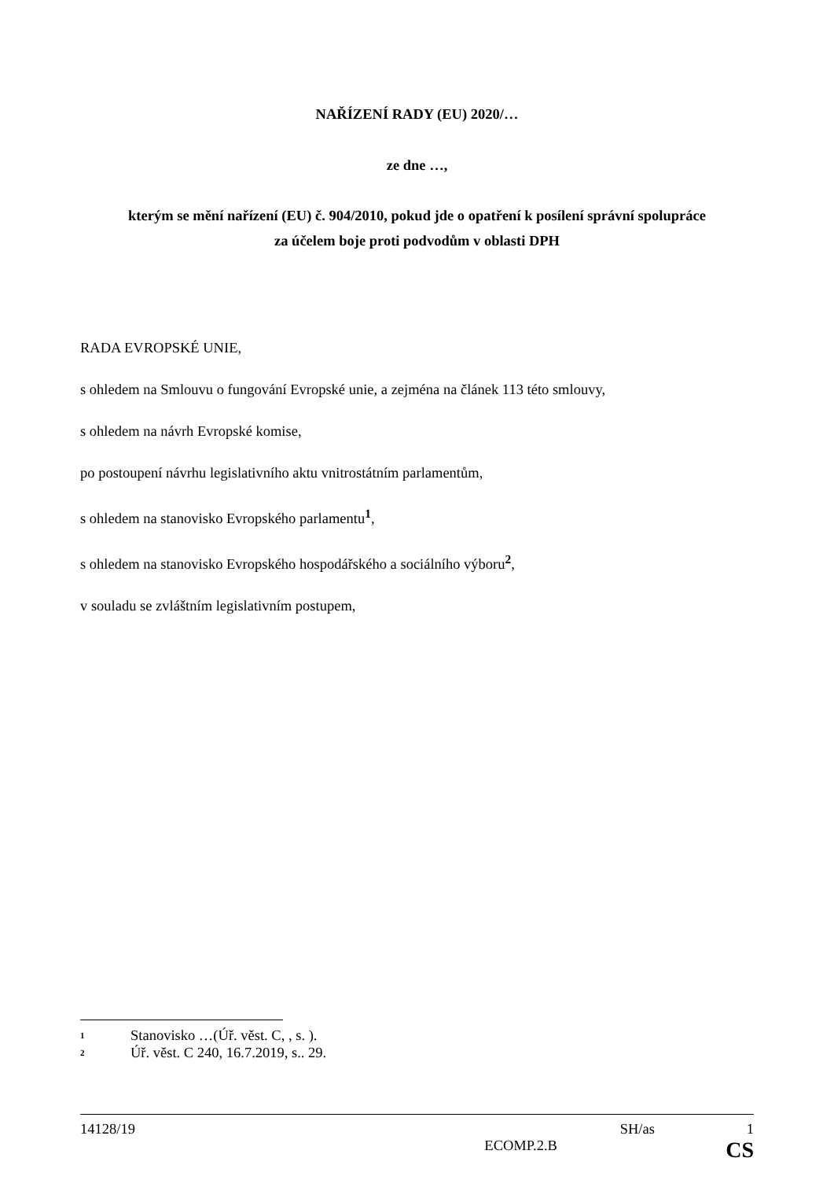NAŘÍZENÍ RADY (EU) 2020/…
ze dne …,
kterým se mění nařízení (EU) č. 904/2010, pokud jde o opatření k posílení správní spolupráce
za účelem boje proti podvodům v oblasti DPH
RADA EVROPSKÉ UNIE,
s ohledem na Smlouvu o fungování Evropské unie, a zejména na článek 113 této smlouvy,
s ohledem na návrh Evropské komise,
po postoupení návrhu legislativního aktu vnitrostátním parlamentům,
s ohledem na stanovisko Evropského parlamentu<sup>1</sup>,
s ohledem na stanovisko Evropského hospodářského a sociálního výboru<sup>2</sup>,
v souladu se zvláštním legislativním postupem,
<sup>1</sup> Stanovisko …(Úř. věst. C, , s. ).
<sup>2</sup> Úř. věst. C 240, 16.7.2019, s.. 29.
14128/19 SH/as 1
ECOMP.2.B CS